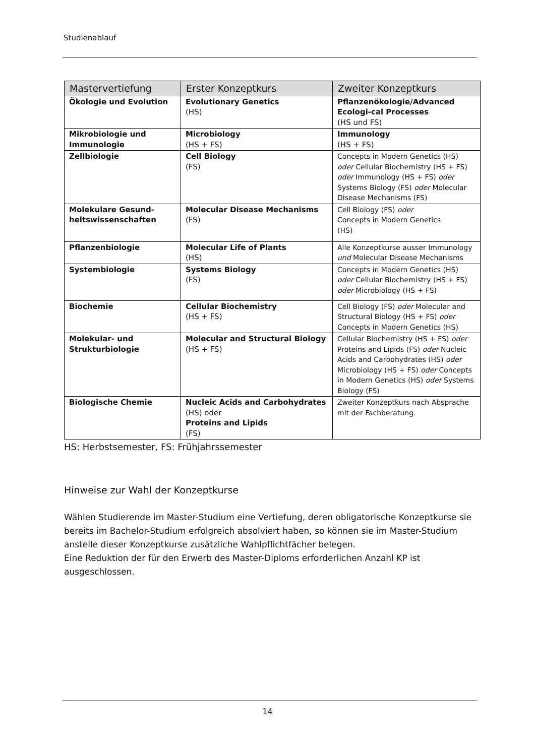Studienablauf
| Mastervertiefung | Erster Konzeptkurs | Zweiter Konzeptkurs |
| --- | --- | --- |
| Ökologie und Evolution | Evolutionary Genetics (HS) | Pflanzenökologie/Advanced Ecologi-cal Processes (HS und FS) |
| Mikrobiologie und Immunologie | Microbiology (HS + FS) | Immunology (HS + FS) |
| Zellbiologie | Cell Biology (FS) | Concepts in Modern Genetics (HS) oder Cellular Biochemistry (HS + FS) oder Immunology (HS + FS) oder Systems Biology (FS) oder Molecular Disease Mechanisms (FS) |
| Molekulare Gesund-heitswissenschaften | Molecular Disease Mechanisms (FS) | Cell Biology (FS) oder Concepts in Modern Genetics (HS) |
| Pflanzenbiologie | Molecular Life of Plants (HS) | Alle Konzeptkurse ausser Immunology und Molecular Disease Mechanisms |
| Systembiologie | Systems Biology (FS) | Concepts in Modern Genetics (HS) oder Cellular Biochemistry (HS + FS) oder Microbiology (HS + FS) |
| Biochemie | Cellular Biochemistry (HS + FS) | Cell Biology (FS) oder Molecular and Structural Biology (HS + FS) oder Concepts in Modern Genetics (HS) |
| Molekular- und Strukturbiologie | Molecular and Structural Biology (HS + FS) | Cellular Biochemistry (HS + FS) oder Proteins and Lipids (FS) oder Nucleic Acids and Carbohydrates (HS) oder Microbiology (HS + FS) oder Concepts in Modern Genetics (HS) oder Systems Biology (FS) |
| Biologische Chemie | Nucleic Acids and Carbohydrates (HS) oder Proteins and Lipids (FS) | Zweiter Konzeptkurs nach Absprache mit der Fachberatung. |
HS: Herbstsemester, FS: Frühjahrssemester
Hinweise zur Wahl der Konzeptkurse
Wählen Studierende im Master-Studium eine Vertiefung, deren obligatorische Konzeptkurse sie bereits im Bachelor-Studium erfolgreich absolviert haben, so können sie im Master-Studium anstelle dieser Konzeptkurse zusätzliche Wahlpflichtfächer belegen.
Eine Reduktion der für den Erwerb des Master-Diploms erforderlichen Anzahl KP ist ausgeschlossen.
14